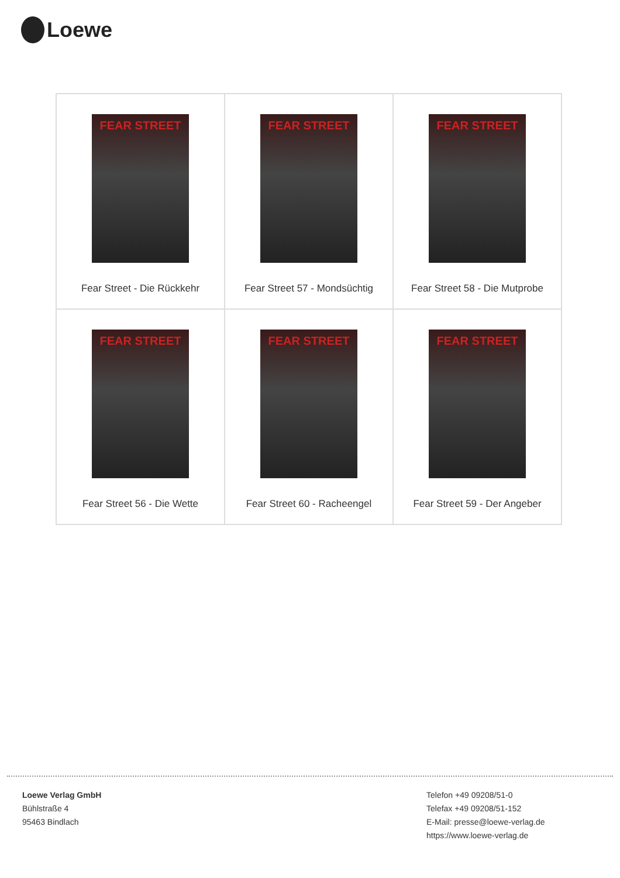Loewe
| FEAR STREET Fear Street - Die Rückkehr | FEAR STREET Fear Street 57 - Mondsüchtig | FEAR STREET Fear Street 58 - Die Mutprobe |
| FEAR STREET Fear Street 56 - Die Wette | FEAR STREET Fear Street 60 - Racheengel | FEAR STREET Fear Street 59 - Der Angeber |
Loewe Verlag GmbH
Bühlstraße 4
95463 Bindlach
Telefon +49 09208/51-0
Telefax +49 09208/51-152
E-Mail: presse@loewe-verlag.de
https://www.loewe-verlag.de